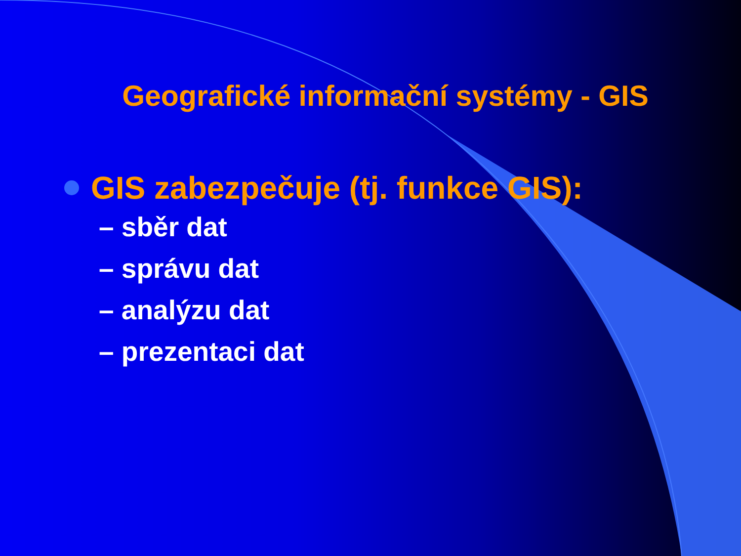Geografické informační systémy - GIS
GIS zabezpečuje (tj. funkce GIS):
– sběr dat
– správu dat
– analýzu dat
– prezentaci dat